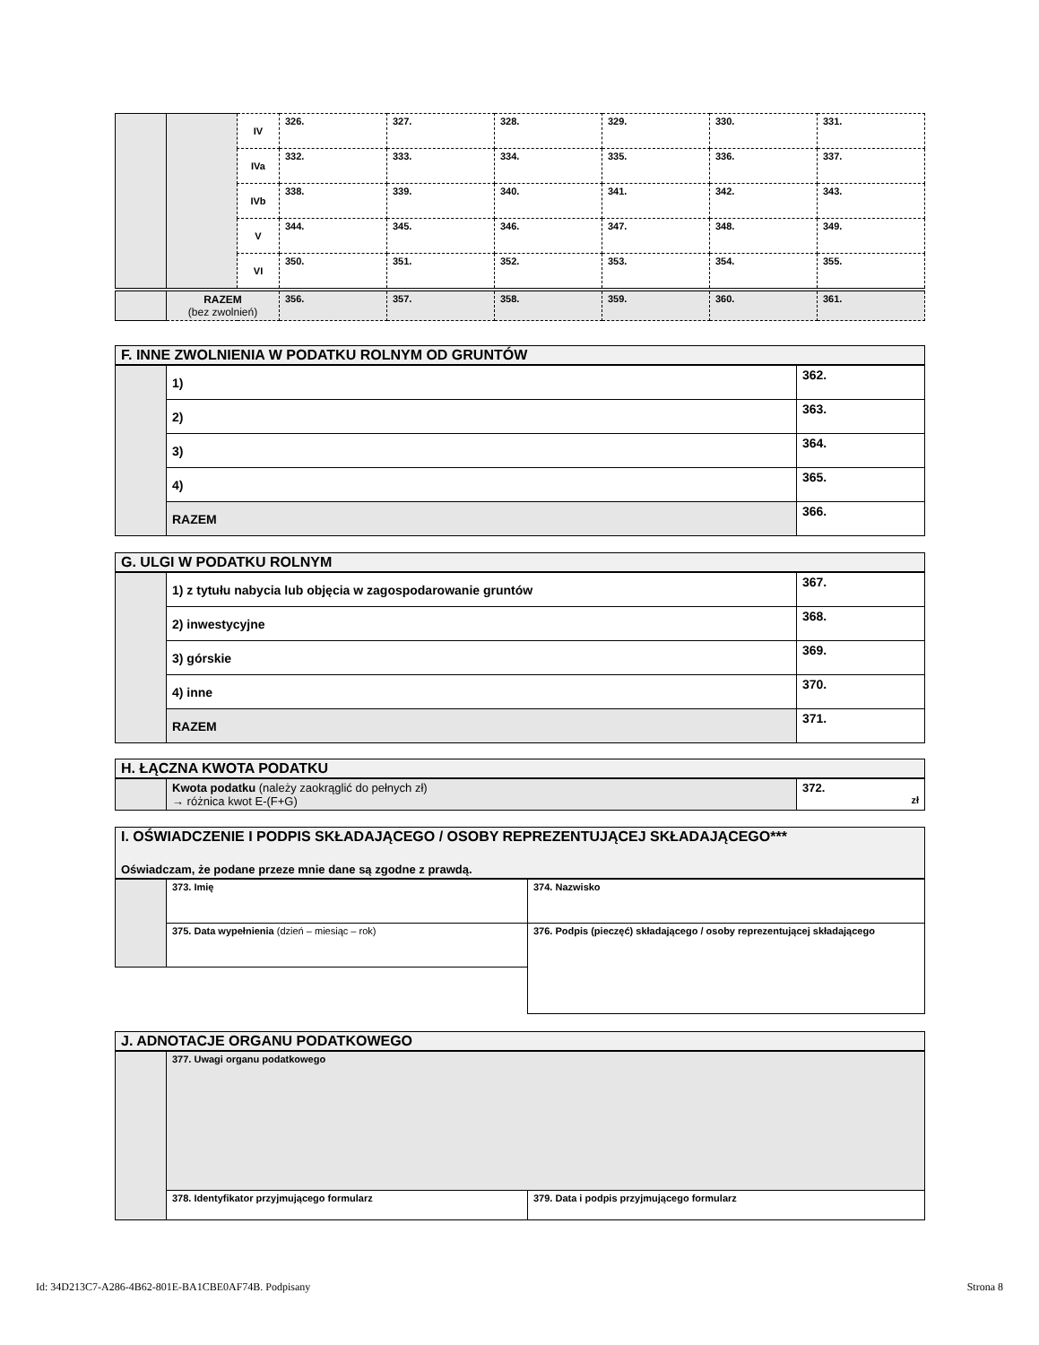| | | IV | 326. | 327. | 328. | 329. | 330. | 331. |
| | | IVa | 332. | 333. | 334. | 335. | 336. | 337. |
| | | IVb | 338. | 339. | 340. | 341. | 342. | 343. |
| | | V | 344. | 345. | 346. | 347. | 348. | 349. |
| | | VI | 350. | 351. | 352. | 353. | 354. | 355. |
| | RAZEM (bez zwolnień) | | 356. | 357. | 358. | 359. | 360. | 361. |
F. INNE ZWOLNIENIA W PODATKU ROLNYM OD GRUNTÓW
| | 1) | 362. |
| | 2) | 363. |
| | 3) | 364. |
| | 4) | 365. |
| | RAZEM | 366. |
G. ULGI W PODATKU ROLNYM
| | 1) z tytułu nabycia lub objęcia w zagospodarowanie gruntów | 367. |
| | 2) inwestycyjne | 368. |
| | 3) górskie | 369. |
| | 4) inne | 370. |
| | RAZEM | 371. |
H. ŁĄCZNA KWOTA PODATKU
| | Kwota podatku (należy zaokrąglić do pełnych zł) → różnica kwot E-(F+G) | 372. zł |
I. OŚWIADCZENIE I PODPIS SKŁADAJĄCEGO / OSOBY REPREZENTUJĄCEJ SKŁADAJĄCEGO***
Oświadczam, że podane przeze mnie dane są zgodne z prawdą.
| | 373. Imię | 374. Nazwisko |
| | 375. Data wypełnienia (dzień – miesiąc – rok) | 376. Podpis (pieczęć) składającego / osoby reprezentującej składającego |
J. ADNOTACJE ORGANU PODATKOWEGO
| | 377. Uwagi organu podatkowego | |
| | 378. Identyfikator przyjmującego formularz | 379. Data i podpis przyjmującego formularz |
Id: 34D213C7-A286-4B62-801E-BA1CBE0AF74B. Podpisany Strona 8